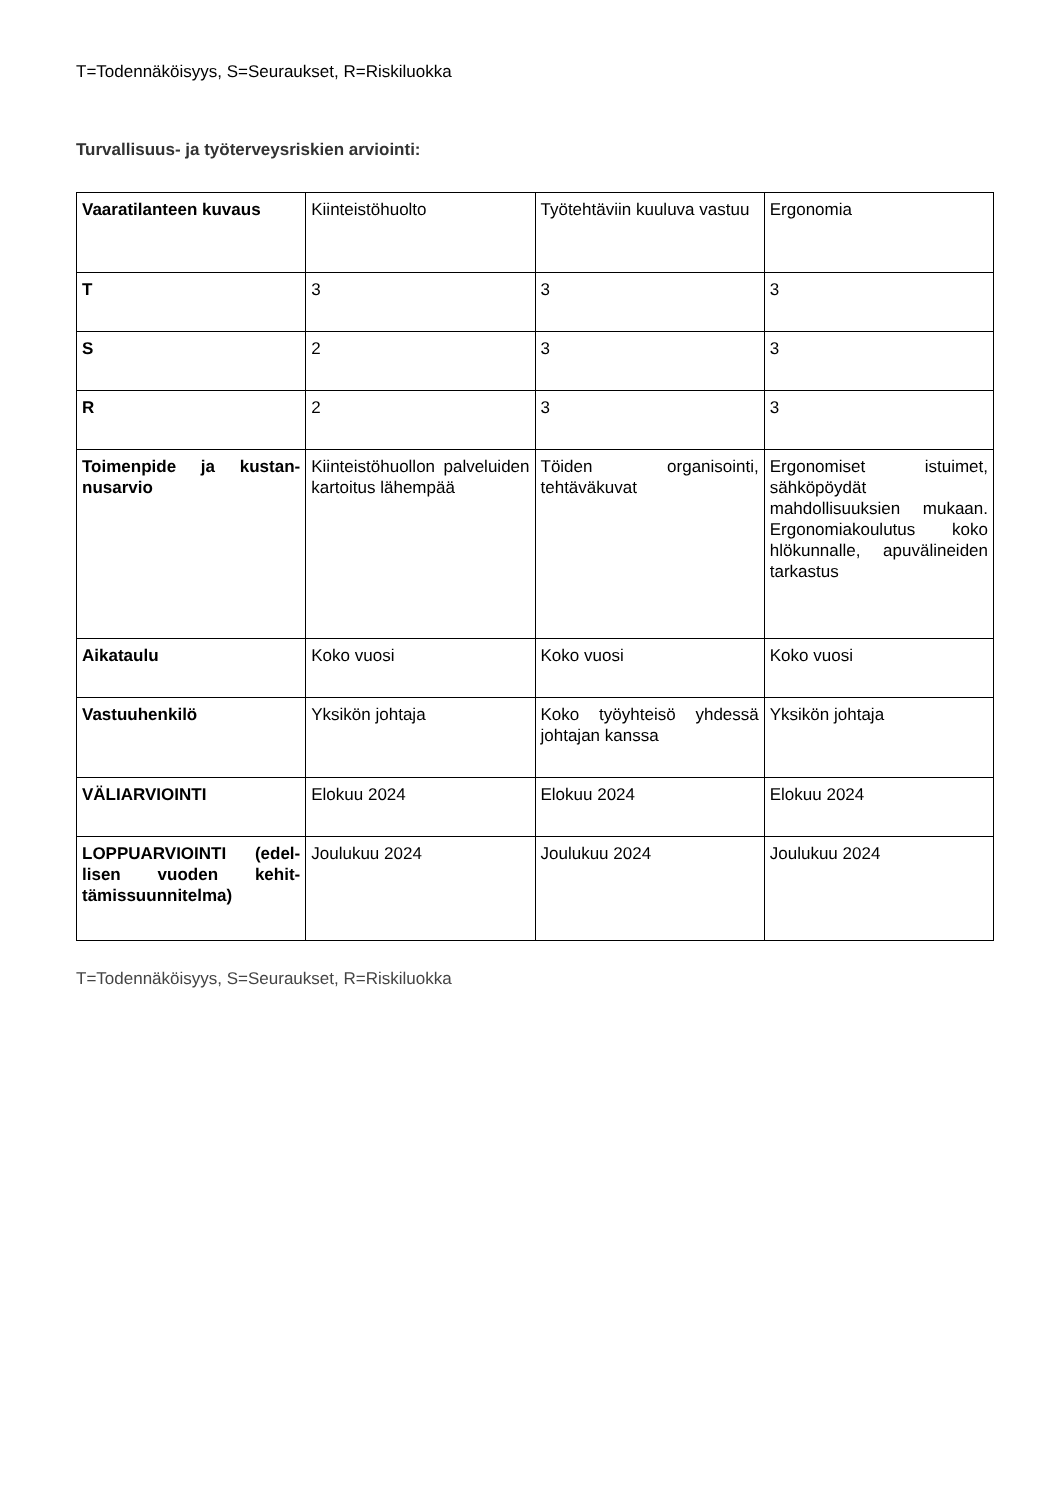T=Todennäköisyys, S=Seuraukset, R=Riskiluokka
Turvallisuus- ja työterveysriskien arviointi:
| Vaaratilanteen kuvaus | Kiinteistöhuolto | Työtehtäviin kuuluva vastuu | Ergonomia |
| T | 3 | 3 | 3 |
| S | 2 | 3 | 3 |
| R | 2 | 3 | 3 |
| Toimenpide ja kustan­nusarvio | Kiinteistöhuollon palveluiden kartoitus lähempää | Töiden organisointi, tehtäväkuvat | Ergonomiset istuimet, sähköpöydät mahdollisuuksien mukaan. Ergonomia­koulutus koko hlökunnalle, apuvälineiden tarkastus |
| Aikataulu | Koko vuosi | Koko vuosi | Koko vuosi |
| Vastuuhenkilö | Yksikön johtaja | Koko työyhteisö yhdessä johtajan kanssa | Yksikön johtaja |
| VÄLIARVIOINTI | Elokuu 2024 | Elokuu 2024 | Elokuu 2024 |
| LOPPUARVIOINTI (edel­lisen vuoden kehit­tämissuunnitelma) | Joulukuu 2024 | Joulukuu 2024 | Joulukuu 2024 |
T=Todennäköisyys, S=Seuraukset, R=Riskiluokka